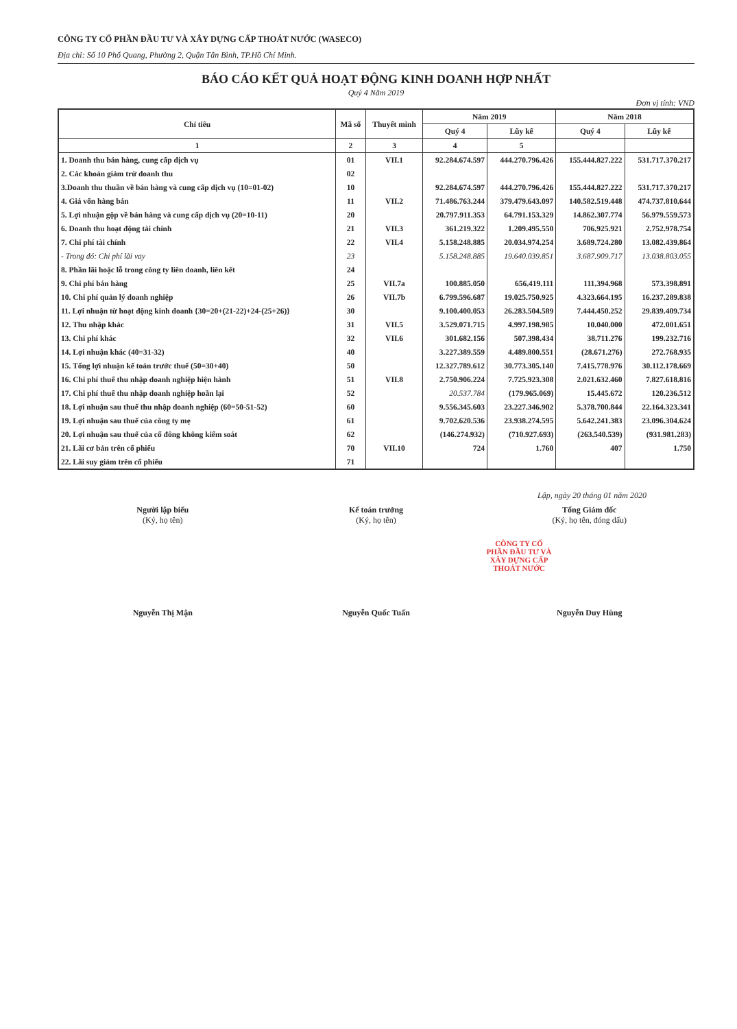CÔNG TY CỔ PHẦN ĐẦU TƯ VÀ XÂY DỰNG CẤP THOÁT NƯỚC (WASECO)
Địa chỉ: Số 10 Phổ Quang, Phường 2, Quận Tân Bình, TP.Hồ Chí Minh.
BÁO CÁO KẾT QUẢ HOẠT ĐỘNG KINH DOANH HỢP NHẤT
Quý 4 Năm 2019
Đơn vị tính: VND
| Chỉ tiêu | Mã số | Thuyết minh | Năm 2019 | | Năm 2018 | |
| --- | --- | --- | --- | --- | --- | --- |
| | | | Quý 4 | Lũy kế | Quý 4 | Lũy kế |
| 1 | 2 | 3 | 4 | 5 | | |
| 1. Doanh thu bán hàng, cung cấp dịch vụ | 01 | VII.1 | 92.284.674.597 | 444.270.796.426 | 155.444.827.222 | 531.717.370.217 |
| 2. Các khoản giảm trừ doanh thu | 02 | | | | | |
| 3.Doanh thu thuần về bán hàng và cung cấp dịch vụ (10=01-02) | 10 | | 92.284.674.597 | 444.270.796.426 | 155.444.827.222 | 531.717.370.217 |
| 4. Giá vốn hàng bán | 11 | VII.2 | 71.486.763.244 | 379.479.643.097 | 140.582.519.448 | 474.737.810.644 |
| 5. Lợi nhuận gộp về bán hàng và cung cấp dịch vụ (20=10-11) | 20 | | 20.797.911.353 | 64.791.153.329 | 14.862.307.774 | 56.979.559.573 |
| 6. Doanh thu hoạt động tài chính | 21 | VII.3 | 361.219.322 | 1.209.495.550 | 706.925.921 | 2.752.978.754 |
| 7. Chi phí tài chính | 22 | VII.4 | 5.158.248.885 | 20.034.974.254 | 3.689.724.280 | 13.082.439.864 |
| - Trong đó: Chi phí lãi vay | 23 | | 5.158.248.885 | 19.640.039.851 | 3.687.909.717 | 13.038.803.055 |
| 8. Phần lãi hoặc lỗ trong công ty liên doanh, liên kết | 24 | | | | | |
| 9. Chi phí bán hàng | 25 | VII.7a | 100.885.050 | 656.419.111 | 111.394.968 | 573.398.891 |
| 10. Chi phí quản lý doanh nghiệp | 26 | VII.7b | 6.799.596.687 | 19.025.750.925 | 4.323.664.195 | 16.237.289.838 |
| 11. Lợi nhuận từ hoạt động kinh doanh {30=20+(21-22)+24-(25+26)} | 30 | | 9.100.400.053 | 26.283.504.589 | 7.444.450.252 | 29.839.409.734 |
| 12. Thu nhập khác | 31 | VII.5 | 3.529.071.715 | 4.997.198.985 | 10.040.000 | 472.001.651 |
| 13. Chi phí khác | 32 | VII.6 | 301.682.156 | 507.398.434 | 38.711.276 | 199.232.716 |
| 14. Lợi nhuận khác (40=31-32) | 40 | | 3.227.389.559 | 4.489.800.551 | (28.671.276) | 272.768.935 |
| 15. Tổng lợi nhuận kế toán trước thuế (50=30+40) | 50 | | 12.327.789.612 | 30.773.305.140 | 7.415.778.976 | 30.112.178.669 |
| 16. Chi phí thuế thu nhập doanh nghiệp hiện hành | 51 | VII.8 | 2.750.906.224 | 7.725.923.308 | 2.021.632.460 | 7.827.618.816 |
| 17. Chi phí thuế thu nhập doanh nghiệp hoãn lại | 52 | | 20.537.784 | (179.965.069) | 15.445.672 | 120.236.512 |
| 18. Lợi nhuận sau thuế thu nhập doanh nghiệp (60=50-51-52) | 60 | | 9.556.345.603 | 23.227.346.902 | 5.378.700.844 | 22.164.323.341 |
| 19. Lợi nhuận sau thuế của công ty mẹ | 61 | | 9.702.620.536 | 23.938.274.595 | 5.642.241.383 | 23.096.304.624 |
| 20. Lợi nhuận sau thuế của cổ đông không kiểm soát | 62 | | (146.274.932) | (710.927.693) | (263.540.539) | (931.981.283) |
| 21. Lãi cơ bản trên cổ phiếu | 70 | VII.10 | 724 | 1.760 | 407 | 1.750 |
| 22. Lãi suy giảm trên cổ phiếu | 71 | | | | | |
Lập, ngày 20 tháng 01 năm 2020
Người lập biểu
(Ký, họ tên)
Nguyễn Thị Mận
Kế toán trưởng
(Ký, họ tên)
Nguyễn Quốc Tuấn
Tổng Giám đốc
(Ký, họ tên, đóng dấu)
CÔNG TY CỔ PHẦN ĐẦU TƯ VÀ XÂY DỰNG CẤP THOÁT NƯỚC
Nguyễn Duy Hùng